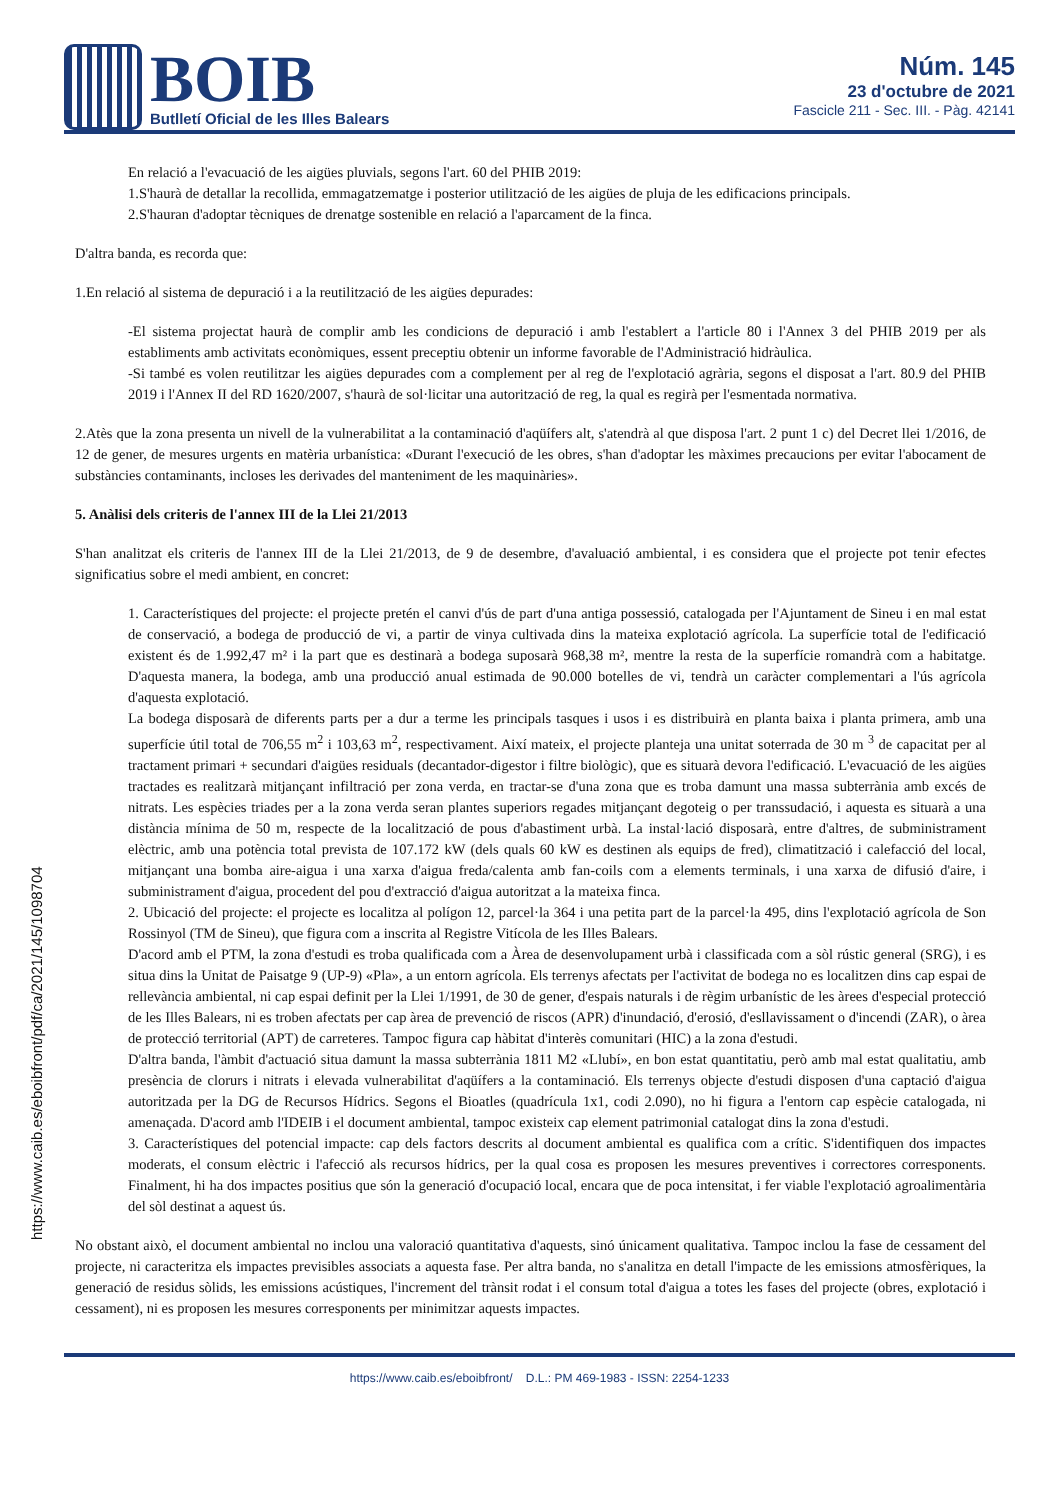BOIB
Butlletí Oficial de les Illes Balears
Núm. 145
23 d'octubre de 2021
Fascicle 211 - Sec. III. - Pàg. 42141
https://www.caib.es/eboibfront/pdf/ca/2021/145/1098704
En relació a l'evacuació de les aigües pluvials, segons l'art. 60 del PHIB 2019:
1.S'haurà de detallar la recollida, emmagatzematge i posterior utilització de les aigües de pluja de les edificacions principals.
2.S'hauran d'adoptar tècniques de drenatge sostenible en relació a l'aparcament de la finca.
D'altra banda, es recorda que:
1.En relació al sistema de depuració i a la reutilització de les aigües depurades:
-El sistema projectat haurà de complir amb les condicions de depuració i amb l'establert a l'article 80 i l'Annex 3 del PHIB 2019 per als establiments amb activitats econòmiques, essent preceptiu obtenir un informe favorable de l'Administració hidràulica.
-Si també es volen reutilitzar les aigües depurades com a complement per al reg de l'explotació agrària, segons el disposat a l'art. 80.9 del PHIB 2019 i l'Annex II del RD 1620/2007, s'haurà de sol·licitar una autorització de reg, la qual es regirà per l'esmentada normativa.
2.Atès que la zona presenta un nivell de la vulnerabilitat a la contaminació d'aqüífers alt, s'atendrà al que disposa l'art. 2 punt 1 c) del Decret llei 1/2016, de 12 de gener, de mesures urgents en matèria urbanística: «Durant l'execució de les obres, s'han d'adoptar les màximes precaucions per evitar l'abocament de substàncies contaminants, incloses les derivades del manteniment de les maquinàries».
5. Anàlisi dels criteris de l'annex III de la Llei 21/2013
S'han analitzat els criteris de l'annex III de la Llei 21/2013, de 9 de desembre, d'avaluació ambiental, i es considera que el projecte pot tenir efectes significatius sobre el medi ambient, en concret:
1. Característiques del projecte: el projecte pretén el canvi d'ús de part d'una antiga possessió, catalogada per l'Ajuntament de Sineu i en mal estat de conservació, a bodega de producció de vi, a partir de vinya cultivada dins la mateixa explotació agrícola. La superfície total de l'edificació existent és de 1.992,47 m² i la part que es destinarà a bodega suposarà 968,38 m², mentre la resta de la superfície romandrà com a habitatge. D'aquesta manera, la bodega, amb una producció anual estimada de 90.000 botelles de vi, tendrà un caràcter complementari a l'ús agrícola d'aquesta explotació.
La bodega disposarà de diferents parts per a dur a terme les principals tasques i usos i es distribuirà en planta baixa i planta primera, amb una superfície útil total de 706,55 m<sup>2</sup> i 103,63 m<sup>2</sup>, respectivament. Així mateix, el projecte planteja una unitat soterrada de 30 m <sup>3</sup> de capacitat per al tractament primari + secundari d'aigües residuals (decantador-digestor i filtre biològic), que es situarà devora l'edificació. L'evacuació de les aigües tractades es realitzarà mitjançant infiltració per zona verda, en tractar-se d'una zona que es troba damunt una massa subterrània amb excés de nitrats. Les espècies triades per a la zona verda seran plantes superiors regades mitjançant degoteig o per transsudació, i aquesta es situarà a una distància mínima de 50 m, respecte de la localització de pous d'abastiment urbà. La instal·lació disposarà, entre d'altres, de subministrament elèctric, amb una potència total prevista de 107.172 kW (dels quals 60 kW es destinen als equips de fred), climatització i calefacció del local, mitjançant una bomba aire-aigua i una xarxa d'aigua freda/calenta amb fan-coils com a elements terminals, i una xarxa de difusió d'aire, i subministrament d'aigua, procedent del pou d'extracció d'aigua autoritzat a la mateixa finca.
2. Ubicació del projecte: el projecte es localitza al polígon 12, parcel·la 364 i una petita part de la parcel·la 495, dins l'explotació agrícola de Son Rossinyol (TM de Sineu), que figura com a inscrita al Registre Vitícola de les Illes Balears.
D'acord amb el PTM, la zona d'estudi es troba qualificada com a Àrea de desenvolupament urbà i classificada com a sòl rústic general (SRG), i es situa dins la Unitat de Paisatge 9 (UP-9) «Pla», a un entorn agrícola. Els terrenys afectats per l'activitat de bodega no es localitzen dins cap espai de rellevància ambiental, ni cap espai definit per la Llei 1/1991, de 30 de gener, d'espais naturals i de règim urbanístic de les àrees d'especial protecció de les Illes Balears, ni es troben afectats per cap àrea de prevenció de riscos (APR) d'inundació, d'erosió, d'esllavissament o d'incendi (ZAR), o àrea de protecció territorial (APT) de carreteres. Tampoc figura cap hàbitat d'interès comunitari (HIC) a la zona d'estudi.
D'altra banda, l'àmbit d'actuació situa damunt la massa subterrània 1811 M2 «Llubí», en bon estat quantitatiu, però amb mal estat qualitatiu, amb presència de clorurs i nitrats i elevada vulnerabilitat d'aqüífers a la contaminació. Els terrenys objecte d'estudi disposen d'una captació d'aigua autoritzada per la DG de Recursos Hídrics. Segons el Bioatles (quadrícula 1x1, codi 2.090), no hi figura a l'entorn cap espècie catalogada, ni amenaçada. D'acord amb l'IDEIB i el document ambiental, tampoc existeix cap element patrimonial catalogat dins la zona d'estudi.
3. Característiques del potencial impacte: cap dels factors descrits al document ambiental es qualifica com a crític. S'identifiquen dos impactes moderats, el consum elèctric i l'afecció als recursos hídrics, per la qual cosa es proposen les mesures preventives i correctores corresponents. Finalment, hi ha dos impactes positius que són la generació d'ocupació local, encara que de poca intensitat, i fer viable l'explotació agroalimentària del sòl destinat a aquest ús.
No obstant això, el document ambiental no inclou una valoració quantitativa d'aquests, sinó únicament qualitativa. Tampoc inclou la fase de cessament del projecte, ni caracteritza els impactes previsibles associats a aquesta fase. Per altra banda, no s'analitza en detall l'impacte de les emissions atmosfèriques, la generació de residus sòlids, les emissions acústiques, l'increment del trànsit rodat i el consum total d'aigua a totes les fases del projecte (obres, explotació i cessament), ni es proposen les mesures corresponents per minimitzar aquests impactes.
https://www.caib.es/eboibfront/ D.L.: PM 469-1983 - ISSN: 2254-1233